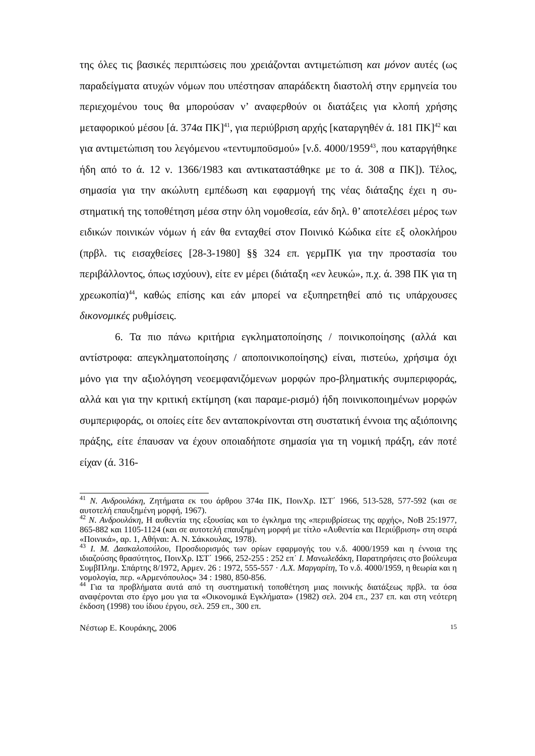της όλες τις βασικές περιπτώσεις που χρειάζονται αντιμετώπιση και μόνον αυτές (ως παραδείγματα ατυχών νόμων που υπέστησαν απαράδεκτη διαστολή στην ερμηνεία του περιεχομένου τους θα μπορούσαν ν’ αναφερθούν οι διατάξεις για κλοπή χρήσης μεταφορικού μέσου [ά. 374α ΠΚ]<sup>41</sup>, για περιύβριση αρχής [καταργηθέν ά. 181 ΠΚ]<sup>42</sup> και για αντιμετώπιση του λεγόμενου «τεντυμποϋσμού» [ν.δ. 4000/1959<sup>43</sup>, που καταργήθηκε ήδη από το ά. 12 ν. 1366/1983 και αντικαταστάθηκε με το ά. 308 α ΠΚ]). Τέλος, σημασία για την ακώλυτη εμπέδωση και εφαρμογή της νέας διάταξης έχει η συ-στηματική της τοποθέτηση μέσα στην όλη νομοθεσία, εάν δηλ. θ’ αποτελέσει μέρος των ειδικών ποινικών νόμων ή εάν θα ενταχθεί στον Ποινικό Κώδικα είτε εξ ολοκλήρου (πρβλ. τις εισαχθείσες [28-3-1980] §§ 324 επ. γερμΠΚ για την προστασία του περιβάλλοντος, όπως ισχύουν), είτε εν μέρει (διάταξη «εν λευκώ», π.χ. ά. 398 ΠΚ για τη χρεωκοπία)<sup>44</sup>, καθώς επίσης και εάν μπορεί να εξυπηρετηθεί από τις υπάρχουσες δικονομικές ρυθμίσεις.
6. Τα πιο πάνω κριτήρια εγκληματοποίησης / ποινικοποίησης (αλλά και αντίστροφα: απεγκληματοποίησης / αποποινικοποίησης) είναι, πιστεύω, χρήσιμα όχι μόνο για την αξιολόγηση νεοεμφανιζόμενων μορφών προ-βληματικής συμπεριφοράς, αλλά και για την κριτική εκτίμηση (και παραμε-ρισμό) ήδη ποινικοποιημένων μορφών συμπεριφοράς, οι οποίες είτε δεν ανταποκρίνονται στη συστατική έννοια της αξιόποινης πράξης, είτε έπαυσαν να έχουν οποιαδήποτε σημασία για τη νομική πράξη, εάν ποτέ είχαν (ά. 316-
<sup>41</sup> Ν. Ανδρουλάκη, Ζητήματα εκ του άρθρου 374α ΠΚ, ΠοινΧρ. ΙΣΤ΄ 1966, 513-528, 577-592 (και σε αυτοτελή επαυξημένη μορφή, 1967).
<sup>42</sup> Ν. Ανδρουλάκη, Η αυθεντία της εξουσίας και το έγκλημα της «περιυβρίσεως της αρχής», ΝοΒ 25:1977, 865-882 και 1105-1124 (και σε αυτοτελή επαυξημένη μορφή με τίτλο «Αυθεντία και Περιύβριση» στη σειρά «Ποινικά», αρ. 1, Αθήναι: Α. Ν. Σάκκουλας, 1978).
<sup>43</sup> Ι. Μ. Δασκαλοπούλου, Προσδιορισμός των ορίων εφαρμογής του ν.δ. 4000/1959 και η έννοια της ιδιαζούσης θρασύτητος, ΠοινΧρ. ΙΣΤ΄ 1966, 252-255 : 252 επ˙ Ι. Μανωλεδάκη, Παρατηρήσεις στο βούλευμα ΣυμβΠλημ. Σπάρτης 8/1972, Αρμεν. 26 : 1972, 555-557 · Λ.Χ. Μαργαρίτη, Το ν.δ. 4000/1959, η θεωρία και η νομολογία, περ. «Αρμενόπουλος» 34 : 1980, 850-856.
<sup>44</sup> Για τα προβλήματα αυτά από τη συστηματική τοποθέτηση μιας ποινικής διατάξεως πρβλ. τα όσα αναφέρονται στο έργο μου για τα «Οικονομικά Εγκλήματα» (1982) σελ. 204 επ., 237 επ. και στη νεότερη έκδοση (1998) του ίδιου έργου, σελ. 259 επ., 300 επ.
Νέστωρ Ε. Κουράκης, 2006 15